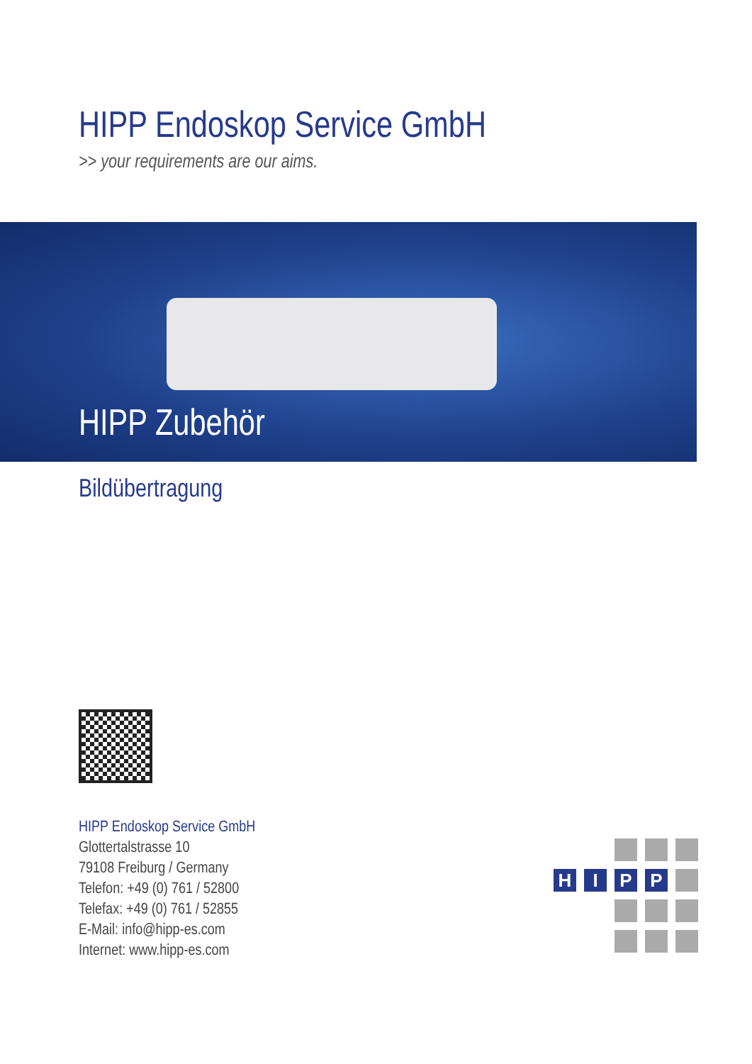HIPP Endoskop Service GmbH
>> your requirements are our aims.
HIPP Zubehör
Bildübertragung
HIPP Endoskop Service GmbH
Glottertalstrasse 10
79108 Freiburg / Germany
Telefon: +49 (0) 761 / 52800
Telefax: +49 (0) 761 / 52855
E-Mail: info@hipp-es.com
Internet: www.hipp-es.com
H
I
P
P